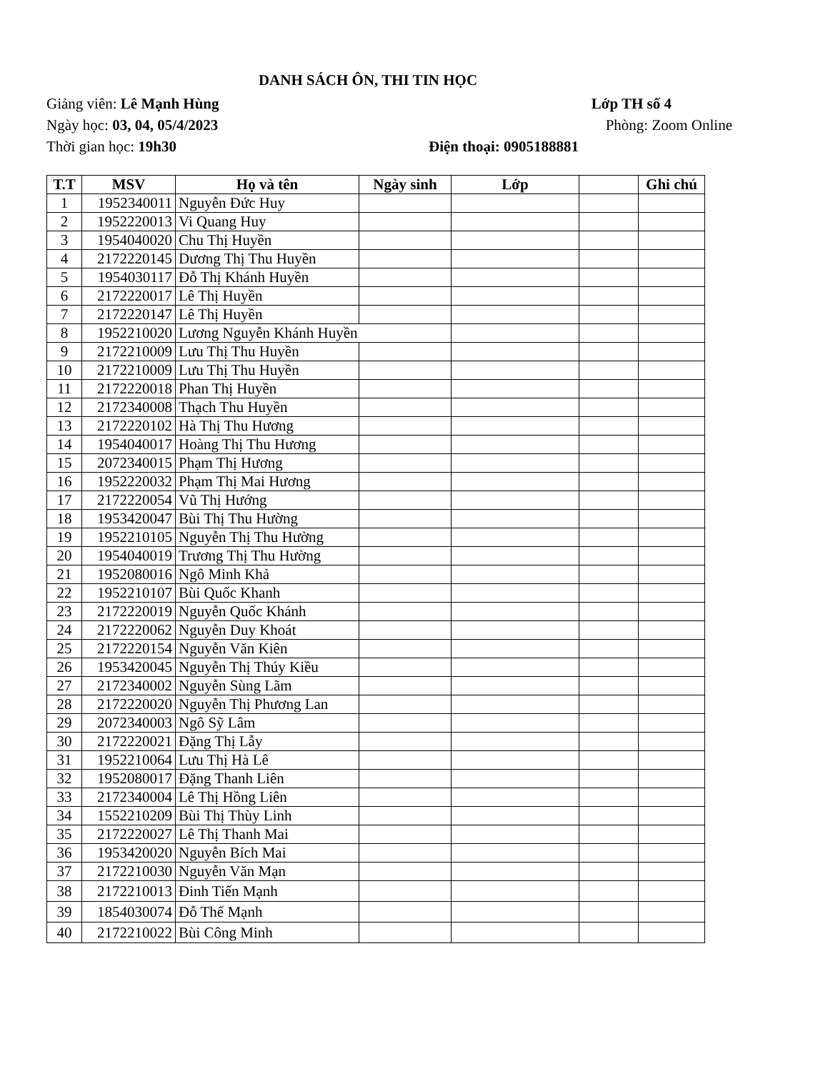DANH SÁCH ÔN, THI TIN HỌC
Giảng viên: Lê Mạnh Hùng Lớp TH số 4
Ngày học: 03, 04, 05/4/2023 Phòng: Zoom Online
Thời gian học: 19h30 Điện thoại: 0905188881
| T.T | MSV | Họ và tên | Ngày sinh | Lớp | | Ghi chú |
| --- | --- | --- | --- | --- | --- | --- |
| 1 | 1952340011 | Nguyễn Đức Huy | | | | |
| 2 | 1952220013 | Vi Quang Huy | | | | |
| 3 | 1954040020 | Chu Thị Huyền | | | | |
| 4 | 2172220145 | Dương Thị Thu Huyền | | | | |
| 5 | 1954030117 | Đỗ Thị Khánh Huyền | | | | |
| 6 | 2172220017 | Lê Thị Huyền | | | | |
| 7 | 2172220147 | Lê Thị Huyền | | | | |
| 8 | 1952210020 | Lương Nguyễn Khánh Huyền | | | | |
| 9 | 2172210009 | Lưu Thị Thu Huyền | | | | |
| 10 | 2172210009 | Lưu Thị Thu Huyền | | | | |
| 11 | 2172220018 | Phan Thị Huyền | | | | |
| 12 | 2172340008 | Thạch Thu Huyền | | | | |
| 13 | 2172220102 | Hà Thị Thu Hương | | | | |
| 14 | 1954040017 | Hoàng Thị Thu Hương | | | | |
| 15 | 2072340015 | Phạm Thị Hương | | | | |
| 16 | 1952220032 | Phạm Thị Mai Hương | | | | |
| 17 | 2172220054 | Vũ Thị Hướng | | | | |
| 18 | 1953420047 | Bùi Thị Thu Hường | | | | |
| 19 | 1952210105 | Nguyễn Thị Thu Hường | | | | |
| 20 | 1954040019 | Trương Thị Thu Hường | | | | |
| 21 | 1952080016 | Ngô Minh Khả | | | | |
| 22 | 1952210107 | Bùi Quốc Khanh | | | | |
| 23 | 2172220019 | Nguyễn Quốc Khánh | | | | |
| 24 | 2172220062 | Nguyễn Duy Khoát | | | | |
| 25 | 2172220154 | Nguyễn Văn Kiên | | | | |
| 26 | 1953420045 | Nguyễn Thị Thúy Kiều | | | | |
| 27 | 2172340002 | Nguyễn Sùng Lãm | | | | |
| 28 | 2172220020 | Nguyễn Thị Phương Lan | | | | |
| 29 | 2072340003 | Ngô Sỹ Lâm | | | | |
| 30 | 2172220021 | Đặng Thị Lẫy | | | | |
| 31 | 1952210064 | Lưu Thị Hà Lê | | | | |
| 32 | 1952080017 | Đặng Thanh Liên | | | | |
| 33 | 2172340004 | Lê Thị Hồng Liên | | | | |
| 34 | 1552210209 | Bùi Thị Thùy Linh | | | | |
| 35 | 2172220027 | Lê Thị Thanh Mai | | | | |
| 36 | 1953420020 | Nguyễn Bích Mai | | | | |
| 37 | 2172210030 | Nguyễn Văn Mạn | | | | |
| 38 | 2172210013 | Đinh Tiến Mạnh | | | | |
| 39 | 1854030074 | Đỗ Thế Mạnh | | | | |
| 40 | 2172210022 | Bùi Công Minh | | | | |